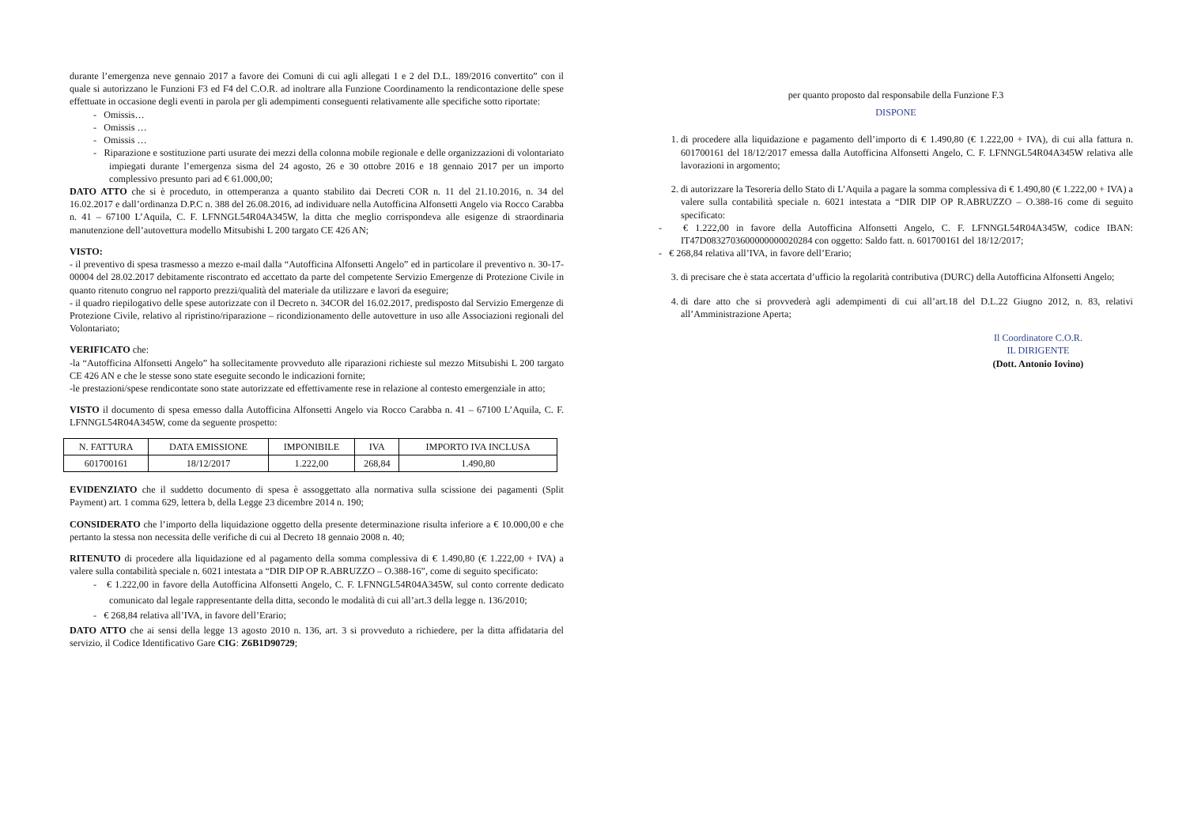durante l’emergenza neve gennaio 2017 a favore dei Comuni di cui agli allegati 1 e 2 del D.L. 189/2016 convertito” con il quale si autorizzano le Funzioni F3 ed F4 del C.O.R. ad inoltrare alla Funzione Coordinamento la rendicontazione delle spese effettuate in occasione degli eventi in parola per gli adempimenti conseguenti relativamente alle specifiche sotto riportate:
- Omissis…
- Omissis …
- Omissis …
- Riparazione e sostituzione parti usurate dei mezzi della colonna mobile regionale e delle organizzazioni di volontariato impiegati durante l’emergenza sisma del 24 agosto, 26 e 30 ottobre 2016 e 18 gennaio 2017 per un importo complessivo presunto pari ad € 61.000,00;
DATO ATTO che si è proceduto, in ottemperanza a quanto stabilito dai Decreti COR n. 11 del 21.10.2016, n. 34 del 16.02.2017 e dall’ordinanza D.P.C n. 388 del 26.08.2016, ad individuare nella Autofficina Alfonsetti Angelo via Rocco Carabba n. 41 – 67100 L’Aquila, C. F. LFNNGL54R04A345W, la ditta che meglio corrispondeva alle esigenze di straordinaria manutenzione dell’autovettura modello Mitsubishi L 200 targato CE 426 AN;
VISTO:
- il preventivo di spesa trasmesso a mezzo e-mail dalla “Autofficina Alfonsetti Angelo” ed in particolare il preventivo n. 30-17-00004 del 28.02.2017 debitamente riscontrato ed accettato da parte del competente Servizio Emergenze di Protezione Civile in quanto ritenuto congruo nel rapporto prezzi/qualità del materiale da utilizzare e lavori da eseguire;
- il quadro riepilogativo delle spese autorizzate con il Decreto n. 34COR del 16.02.2017, predisposto dal Servizio Emergenze di Protezione Civile, relativo al ripristino/riparazione – ricondizionamento delle autovetture in uso alle Associazioni regionali del Volontariato;
VERIFICATO che:
-la “Autofficina Alfonsetti Angelo” ha sollecitamente provveduto alle riparazioni richieste sul mezzo Mitsubishi L 200 targato CE 426 AN e che le stesse sono state eseguite secondo le indicazioni fornite;
-le prestazioni/spese rendicontate sono state autorizzate ed effettivamente rese in relazione al contesto emergenziale in atto;
VISTO il documento di spesa emesso dalla Autofficina Alfonsetti Angelo via Rocco Carabba n. 41 – 67100 L’Aquila, C. F. LFNNGL54R04A345W, come da seguente prospetto:
| N. FATTURA | DATA EMISSIONE | IMPONIBILE | IVA | IMPORTO IVA INCLUSA |
| --- | --- | --- | --- | --- |
| 601700161 | 18/12/2017 | 1.222,00 | 268,84 | 1.490,80 |
EVIDENZIATO che il suddetto documento di spesa è assoggettato alla normativa sulla scissione dei pagamenti (Split Payment) art. 1 comma 629, lettera b, della Legge 23 dicembre 2014 n. 190;
CONSIDERATO che l’importo della liquidazione oggetto della presente determinazione risulta inferiore a € 10.000,00 e che pertanto la stessa non necessita delle verifiche di cui al Decreto 18 gennaio 2008 n. 40;
RITENUTO di procedere alla liquidazione ed al pagamento della somma complessiva di € 1.490,80 (€ 1.222,00 + IVA) a valere sulla contabilità speciale n. 6021 intestata a “DIR DIP OP R.ABRUZZO – O.388-16”, come di seguito specificato:
- € 1.222,00 in favore della Autofficina Alfonsetti Angelo, C. F. LFNNGL54R04A345W, sul conto corrente dedicato comunicato dal legale rappresentante della ditta, secondo le modalità di cui all’art.3 della legge n. 136/2010;
- € 268,84 relativa all’IVA, in favore dell’Erario;
DATO ATTO che ai sensi della legge 13 agosto 2010 n. 136, art. 3 si provveduto a richiedere, per la ditta affidataria del servizio, il Codice Identificativo Gare CIG: Z6B1D90729;
per quanto proposto dal responsabile della Funzione F.3
DISPONE
1. di procedere alla liquidazione e pagamento dell’importo di € 1.490,80 (€ 1.222,00 + IVA), di cui alla fattura n. 601700161 del 18/12/2017 emessa dalla Autofficina Alfonsetti Angelo, C. F. LFNNGL54R04A345W relativa alle lavorazioni in argomento;
2. di autorizzare la Tesoreria dello Stato di L’Aquila a pagare la somma complessiva di € 1.490,80 (€ 1.222,00 + IVA) a valere sulla contabilità speciale n. 6021 intestata a “DIR DIP OP R.ABRUZZO – O.388-16 come di seguito specificato:
- € 1.222,00 in favore della Autofficina Alfonsetti Angelo, C. F. LFNNGL54R04A345W, codice IBAN: IT47D0832703600000000020284 con oggetto: Saldo fatt. n. 601700161 del 18/12/2017;
- € 268,84 relativa all’IVA, in favore dell’Erario;
3. di precisare che è stata accertata d’ufficio la regolarità contributiva (DURC) della Autofficina Alfonsetti Angelo;
4. di dare atto che si provvederà agli adempimenti di cui all’art.18 del D.L.22 Giugno 2012, n. 83, relativi all’Amministrazione Aperta;
Il Coordinatore C.O.R.
IL DIRIGENTE
(Dott. Antonio Iovino)